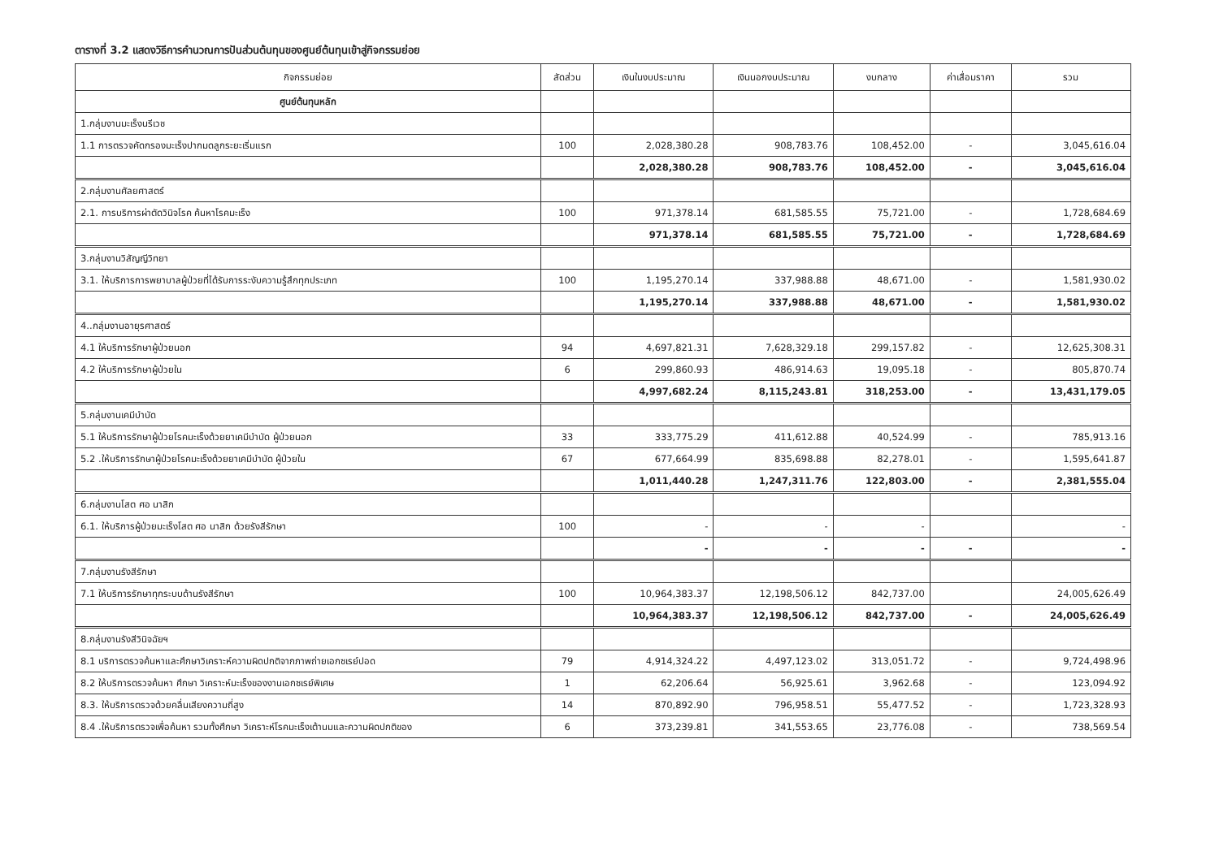ตารางที่ 3.2 แสดงวิธีการคำนวณการปันส่วนต้นทุนของศูนย์ต้นทุนเข้าสู่กิจกรรมย่อย
| กิจกรรมย่อย | สัดส่วน | เงินในงบประมาณ | เงินนอกงบประมาณ | งบกลาง | ค่าเสื่อมราคา | รวม |
| --- | --- | --- | --- | --- | --- | --- |
| ศูนย์ต้นทุนหลัก | | | | | | |
| 1.กลุ่มงานมะเร็งนรีเวช | | | | | | |
| 1.1 การตรวจคัดกรองมะเร็งปากมดลูกระยะเริ่มแรก | 100 | 2,028,380.28 | 908,783.76 | 108,452.00 | - | 3,045,616.04 |
| | | 2,028,380.28 | 908,783.76 | 108,452.00 | - | 3,045,616.04 |
| 2.กลุ่มงานศัลยศาสตร์ | | | | | | |
| 2.1. การบริการผ่าตัดวินิจโรค ค้นหาโรคมะเร็ง | 100 | 971,378.14 | 681,585.55 | 75,721.00 | - | 1,728,684.69 |
| | | 971,378.14 | 681,585.55 | 75,721.00 | - | 1,728,684.69 |
| 3.กลุ่มงานวิสัญญีวิทยา | | | | | | |
| 3.1. ให้บริการการพยาบาลผู้ป่วยที่ได้รับการระงับความรู้สึกทุกประเภท | 100 | 1,195,270.14 | 337,988.88 | 48,671.00 | - | 1,581,930.02 |
| | | 1,195,270.14 | 337,988.88 | 48,671.00 | - | 1,581,930.02 |
| 4..กลุ่มงานอายุรศาสตร์ | | | | | | |
| 4.1 ให้บริการรักษาผู้ป่วยนอก | 94 | 4,697,821.31 | 7,628,329.18 | 299,157.82 | - | 12,625,308.31 |
| 4.2 ให้บริการรักษาผู้ป่วยใน | 6 | 299,860.93 | 486,914.63 | 19,095.18 | - | 805,870.74 |
| | | 4,997,682.24 | 8,115,243.81 | 318,253.00 | - | 13,431,179.05 |
| 5.กลุ่มงานเคมีบำบัด | | | | | | |
| 5.1 ให้บริการรักษาผู้ป่วยโรคมะเร็งด้วยยาเคมีบำบัด ผู้ป่วยนอก | 33 | 333,775.29 | 411,612.88 | 40,524.99 | - | 785,913.16 |
| 5.2 .ให้บริการรักษาผู้ป่วยโรคมะเร็งด้วยยาเคมีบำบัด ผู้ป่วยใน | 67 | 677,664.99 | 835,698.88 | 82,278.01 | - | 1,595,641.87 |
| | | 1,011,440.28 | 1,247,311.76 | 122,803.00 | - | 2,381,555.04 |
| 6.กลุ่มงานโสต ศอ นาสิก | | | | | | |
| 6.1. ให้บริการผู้ป่วยมะเร็งโสต ศอ นาสิก ด้วยรังสีรักษา | 100 | - | - | - | | - |
| | | - | - | - | - | - |
| 7.กลุ่มงานรังสีรักษา | | | | | | |
| 7.1 ให้บริการรักษาทุกระบบด้านรังสีรักษา | 100 | 10,964,383.37 | 12,198,506.12 | 842,737.00 | | 24,005,626.49 |
| | | 10,964,383.37 | 12,198,506.12 | 842,737.00 | - | 24,005,626.49 |
| 8.กลุ่มงานรังสีวินิจฉัยฯ | | | | | | |
| 8.1 บริการตรวจค้นหาและศึกษาวิเคราะห์ความผิดปกติจากภาพถ่ายเอกซเรย์ปอด | 79 | 4,914,324.22 | 4,497,123.02 | 313,051.72 | - | 9,724,498.96 |
| 8.2 ให้บริการตรวจค้นหา ศึกษา วิเคราะห์มะเร็งของงานเอกซเรย์พิเศษ | 1 | 62,206.64 | 56,925.61 | 3,962.68 | - | 123,094.92 |
| 8.3. ให้บริการตรวจด้วยคลื่นเสียงความถี่สูง | 14 | 870,892.90 | 796,958.51 | 55,477.52 | - | 1,723,328.93 |
| 8.4 .ให้บริการตรวจเพื่อค้นหา รวมทั้งศึกษา วิเคราะห์โรคมะเร็งเต้านมและความผิดปกติของ | 6 | 373,239.81 | 341,553.65 | 23,776.08 | - | 738,569.54 |